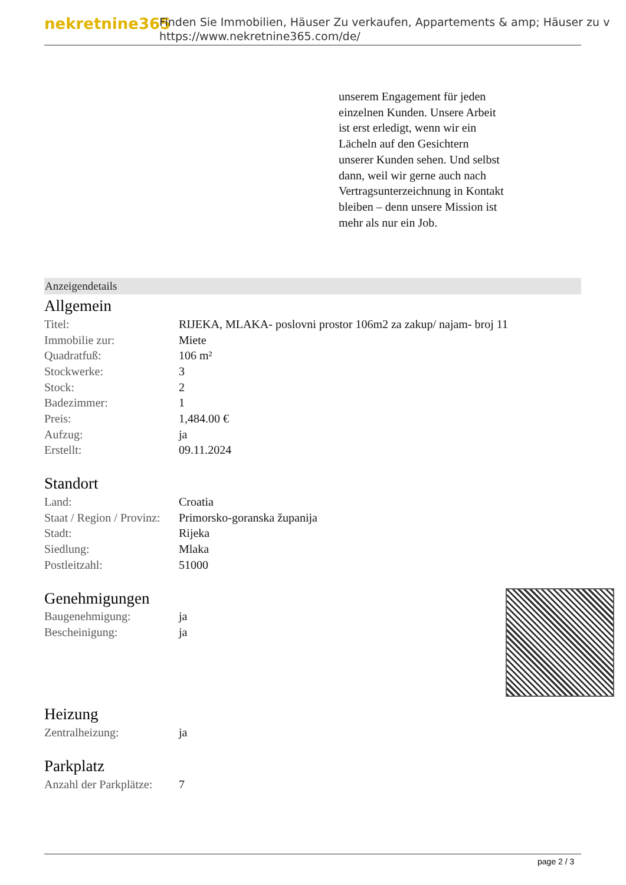nekretnine365
Finden Sie Immobilien, Häuser Zu verkaufen, Appartements & amp; Häuser zu v
https://www.nekretnine365.com/de/
unserem Engagement für jeden einzelnen Kunden. Unsere Arbeit ist erst erledigt, wenn wir ein Lächeln auf den Gesichtern unserer Kunden sehen. Und selbst dann, weil wir gerne auch nach Vertragsunterzeichnung in Kontakt bleiben – denn unsere Mission ist mehr als nur ein Job.
Anzeigendetails
Allgemein
| Titel: | RIJEKA, MLAKA- poslovni prostor 106m2 za zakup/ najam- broj 11 |
| Immobilie zur: | Miete |
| Quadratfuß: | 106 m² |
| Stockwerke: | 3 |
| Stock: | 2 |
| Badezimmer: | 1 |
| Preis: | 1,484.00 € |
| Aufzug: | ja |
| Erstellt: | 09.11.2024 |
Standort
| Land: | Croatia |
| Staat / Region / Provinz: | Primorsko-goranska županija |
| Stadt: | Rijeka |
| Siedlung: | Mlaka |
| Postleitzahl: | 51000 |
Genehmigungen
| Baugenehmigung: | ja |
| Bescheinigung: | ja |
Heizung
| Zentralheizung: | ja |
Parkplatz
| Anzahl der Parkplätze: | 7 |
page 2 / 3